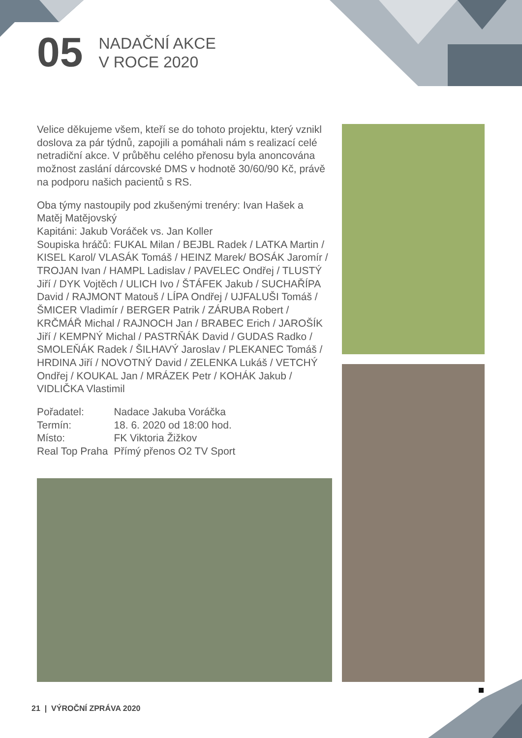05
NADAČNÍ AKCE
V ROCE 2020
Velice děkujeme všem, kteří se do tohoto projektu, který vznikl doslova za pár týdnů, zapojili a pomáhali nám s realizací celé netradiční akce. V průběhu celého přenosu byla anoncována možnost zaslání dárcovské DMS v hodnotě 30/60/90 Kč, právě na podporu našich pacientů s RS.
Oba týmy nastoupily pod zkušenými trenéry: Ivan Hašek a Matěj Matějovský
Kapitáni: Jakub Voráček vs. Jan Koller
Soupiska hráčů: FUKAL Milan / BEJBL Radek / LATKA Martin / KISEL Karol/ VLASÁK Tomáš / HEINZ Marek/ BOSÁK Jaromír / TROJAN Ivan / HAMPL Ladislav / PAVELEC Ondřej / TLUSTÝ Jiří / DYK Vojtěch / ULICH Ivo / ŠTÁFEK Jakub / SUCHAŘÍPA David / RAJMONT Matouš / LÍPA Ondřej / UJFALUŠI Tomáš / ŠMICER Vladimír / BERGER Patrik / ZÁRUBA Robert / KRČMÁŘ Michal / RAJNOCH Jan / BRABEC Erich / JAROŠÍK Jiří / KEMPNÝ Michal / PASTRŇÁK David / GUDAS Radko / SMOLEŇÁK Radek / ŠILHAVÝ Jaroslav / PLEKANEC Tomáš / HRDINA Jiří / NOVOTNÝ David / ZELENKA Lukáš / VETCHÝ Ondřej / KOUKAL Jan / MRÁZEK Petr / KOHÁK Jakub / VIDLIČKA Vlastimil
| Pořadatel: | Nadace Jakuba Voráčka |
| Termín: | 18. 6. 2020 od 18:00 hod. |
| Místo: | FK Viktoria Žižkov |
| Real Top Praha | Přímý přenos O2 TV Sport |
21 | VÝROČNÍ ZPRÁVA 2020